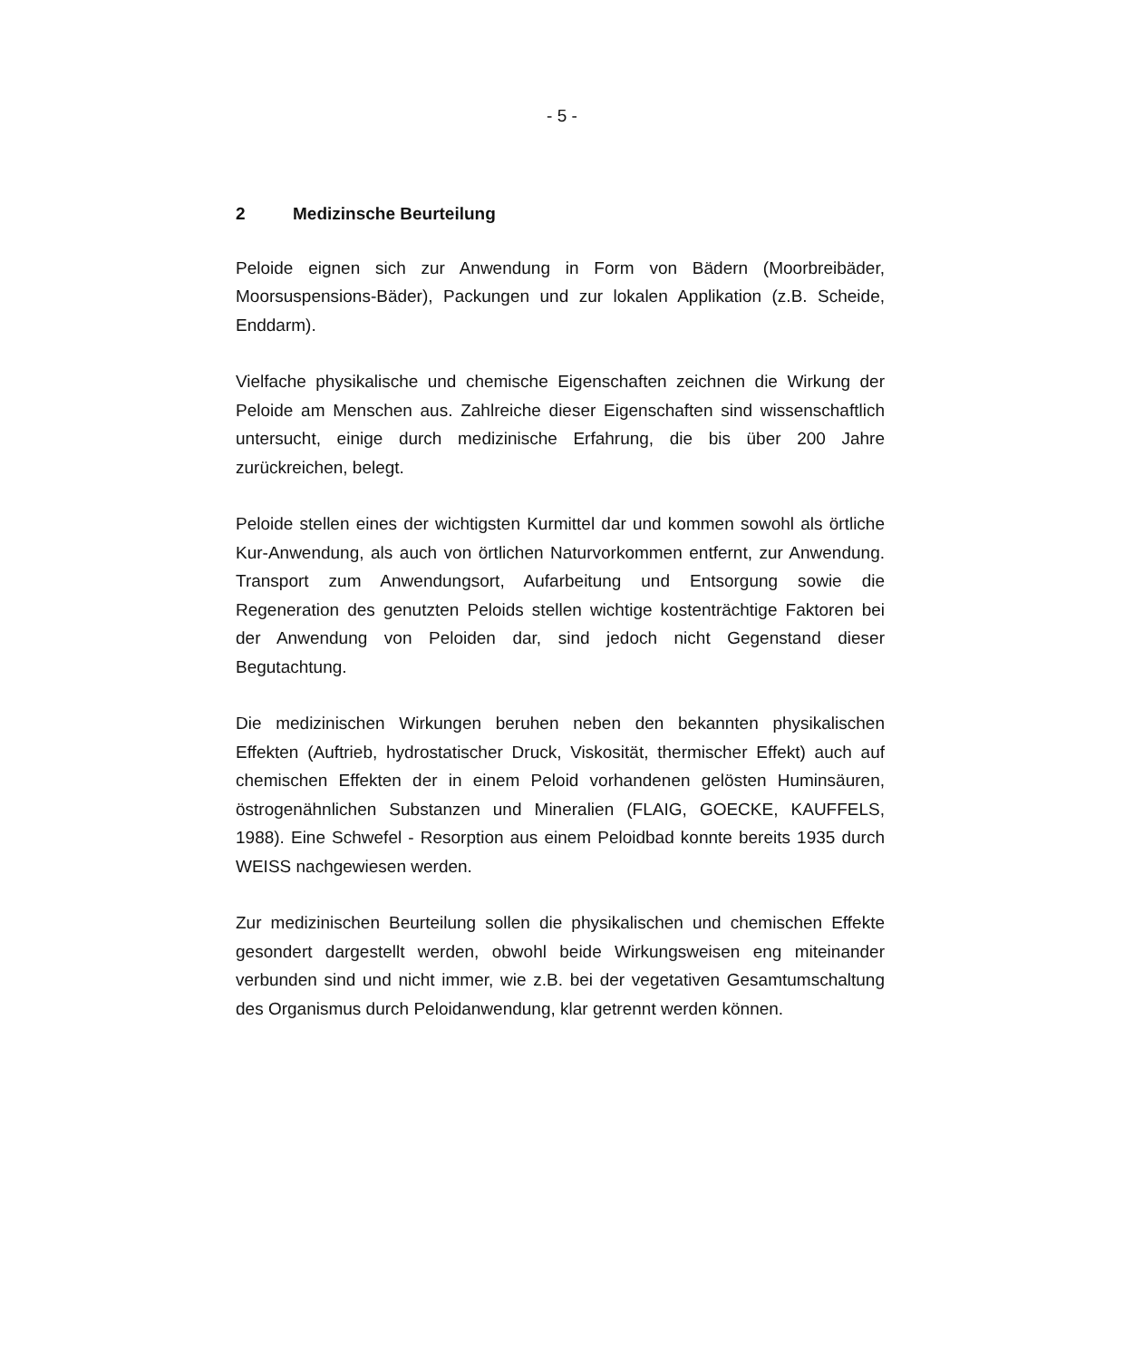- 5 -
2 Medizinsche Beurteilung
Peloide eignen sich zur Anwendung in Form von Bädern (Moorbreibäder, Moorsuspensions-Bäder), Packungen und zur lokalen Applikation (z.B. Scheide, Enddarm).
Vielfache physikalische und chemische Eigenschaften zeichnen die Wirkung der Peloide am Menschen aus. Zahlreiche dieser Eigenschaften sind wissenschaftlich untersucht, einige durch medizinische Erfahrung, die bis über 200 Jahre zurückreichen, belegt.
Peloide stellen eines der wichtigsten Kurmittel dar und kommen sowohl als örtliche Kur-Anwendung, als auch von örtlichen Naturvorkommen entfernt, zur Anwendung. Transport zum Anwendungsort, Aufarbeitung und Entsorgung sowie die Regeneration des genutzten Peloids stellen wichtige kostenträchtige Faktoren bei der Anwendung von Peloiden dar, sind jedoch nicht Gegenstand dieser Begutachtung.
Die medizinischen Wirkungen beruhen neben den bekannten physikalischen Effekten (Auftrieb, hydrostatischer Druck, Viskosität, thermischer Effekt) auch auf chemischen Effekten der in einem Peloid vorhandenen gelösten Huminsäuren, östrogenähnlichen Substanzen und Mineralien (FLAIG, GOECKE, KAUFFELS, 1988). Eine Schwefel - Resorption aus einem Peloidbad konnte bereits 1935 durch WEISS nachgewiesen werden.
Zur medizinischen Beurteilung sollen die physikalischen und chemischen Effekte gesondert dargestellt werden, obwohl beide Wirkungsweisen eng miteinander verbunden sind und nicht immer, wie z.B. bei der vegetativen Gesamtumschaltung des Organismus durch Peloidanwendung, klar getrennt werden können.